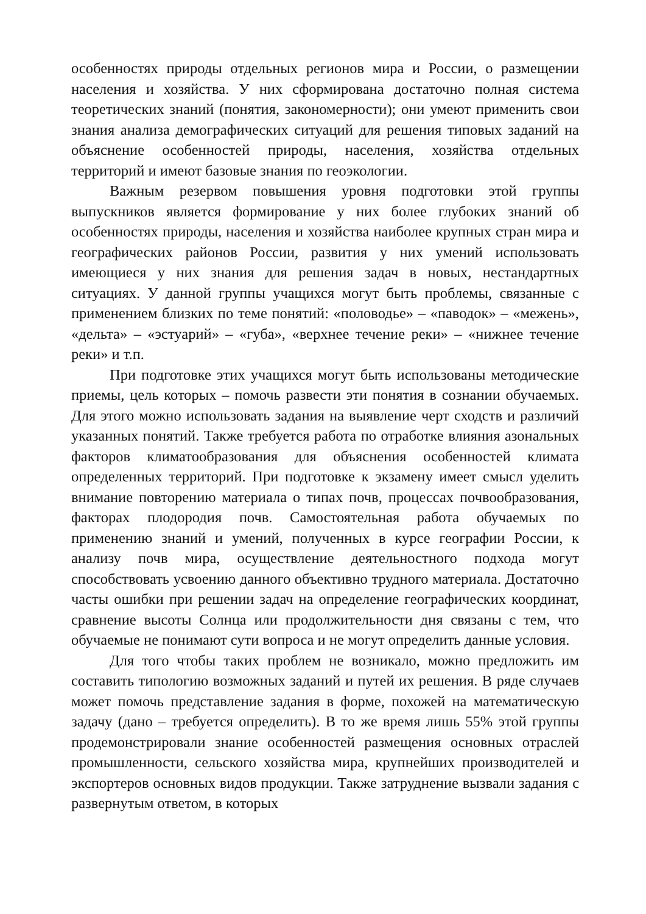особенностях природы отдельных регионов мира и России, о размещении населения и хозяйства. У них сформирована достаточно полная система теоретических знаний (понятия, закономерности); они умеют применить свои знания анализа демографических ситуаций для решения типовых заданий на объяснение особенностей природы, населения, хозяйства отдельных территорий и имеют базовые знания по геоэкологии.
Важным резервом повышения уровня подготовки этой группы выпускников является формирование у них более глубоких знаний об особенностях природы, населения и хозяйства наиболее крупных стран мира и географических районов России, развития у них умений использовать имеющиеся у них знания для решения задач в новых, нестандартных ситуациях. У данной группы учащихся могут быть проблемы, связанные с применением близких по теме понятий: «половодье» – «паводок» – «межень», «дельта» – «эстуарий» – «губа», «верхнее течение реки» – «нижнее течение реки» и т.п.
При подготовке этих учащихся могут быть использованы методические приемы, цель которых – помочь развести эти понятия в сознании обучаемых. Для этого можно использовать задания на выявление черт сходств и различий указанных понятий. Также требуется работа по отработке влияния азональных факторов климатообразования для объяснения особенностей климата определенных территорий. При подготовке к экзамену имеет смысл уделить внимание повторению материала о типах почв, процессах почвообразования, факторах плодородия почв. Самостоятельная работа обучаемых по применению знаний и умений, полученных в курсе географии России, к анализу почв мира, осуществление деятельностного подхода могут способствовать усвоению данного объективно трудного материала. Достаточно часты ошибки при решении задач на определение географических координат, сравнение высоты Солнца или продолжительности дня связаны с тем, что обучаемые не понимают сути вопроса и не могут определить данные условия.
Для того чтобы таких проблем не возникало, можно предложить им составить типологию возможных заданий и путей их решения. В ряде случаев может помочь представление задания в форме, похожей на математическую задачу (дано – требуется определить). В то же время лишь 55% этой группы продемонстрировали знание особенностей размещения основных отраслей промышленности, сельского хозяйства мира, крупнейших производителей и экспортеров основных видов продукции. Также затруднение вызвали задания с развернутым ответом, в которых